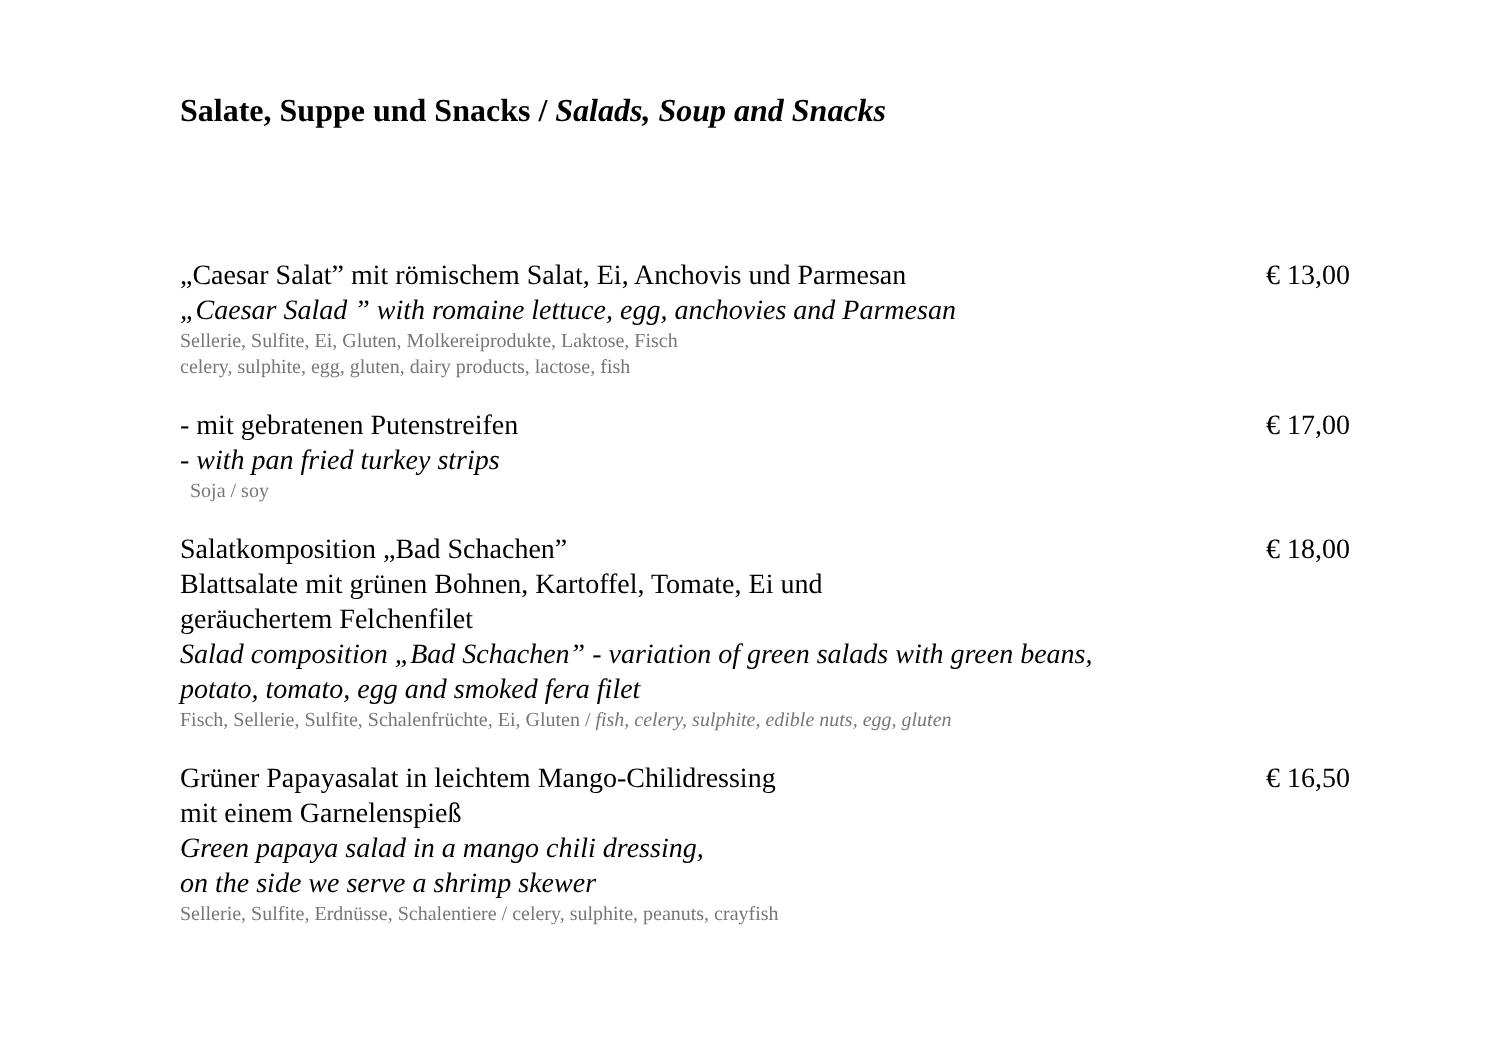Salate, Suppe und Snacks / Salads, Soup and Snacks
„Caesar Salat” mit römischem Salat, Ei, Anchovis und Parmesan
„Caesar Salad ” with romaine lettuce, egg, anchovies and Parmesan
Sellerie, Sulfite, Ei, Gluten, Molkereiprodukte, Laktose, Fisch
celery, sulphite, egg, gluten, dairy products, lactose, fish
€ 13,00
- mit gebratenen Putenstreifen
- with pan fried turkey strips
Soja / soy
€ 17,00
Salatkomposition „Bad Schachen”
Blattsalate mit grünen Bohnen, Kartoffel, Tomate, Ei und
geräuchertem Felchenfilet
Salad composition „Bad Schachen” - variation of green salads with green beans,
potato, tomato, egg and smoked fera filet
Fisch, Sellerie, Sulfite, Schalenfrüchte, Ei, Gluten / fish, celery, sulphite, edible nuts, egg, gluten
€ 18,00
Grüner Papayasalat in leichtem Mango-Chilidressing
mit einem Garnelenspieß
Green papaya salad in a mango chili dressing,
on the side we serve a shrimp skewer
Sellerie, Sulfite, Erdnüsse, Schalentiere / celery, sulphite, peanuts, crayfish
€ 16,50